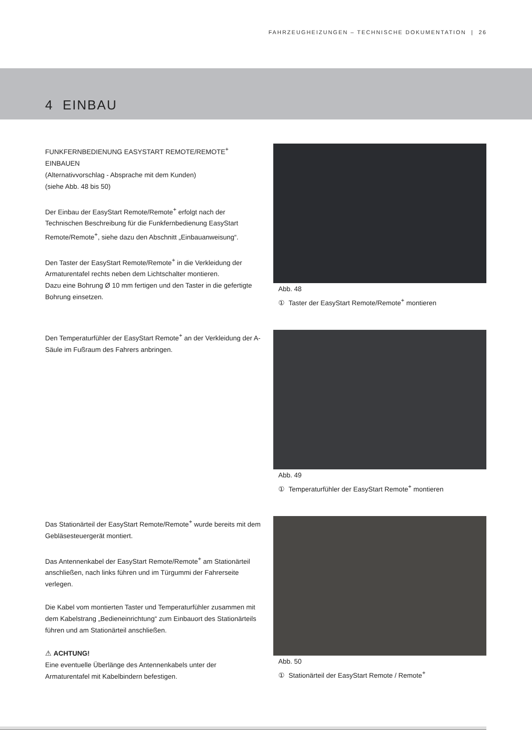FAHRZEUGHEIZUNGEN – TECHNISCHE DOKUMENTATION | 26
4 EINBAU
FUNKFERNBEDIENUNG EASYSTART REMOTE/REMOTE<sup>+</sup> EINBAUEN
(Alternativvorschlag - Absprache mit dem Kunden)
(siehe Abb. 48 bis 50)
Der Einbau der EasyStart Remote/Remote<sup>+</sup> erfolgt nach der Technischen Beschreibung für die Funkfernbedienung EasyStart Remote/Remote<sup>+</sup>, siehe dazu den Abschnitt „Einbauanweisung“.
Den Taster der EasyStart Remote/Remote<sup>+</sup> in die Verkleidung der Armaturentafel rechts neben dem Lichtschalter montieren.
Dazu eine Bohrung Ø 10 mm fertigen und den Taster in die gefertigte Bohrung einsetzen.
Abb. 48
① Taster der EasyStart Remote/Remote<sup>+</sup> montieren
Den Temperaturfühler der EasyStart Remote<sup>+</sup> an der Verkleidung der A-Säule im Fußraum des Fahrers anbringen.
Abb. 49
① Temperaturfühler der EasyStart Remote<sup>+</sup> montieren
Das Stationärteil der EasyStart Remote/Remote<sup>+</sup> wurde bereits mit dem Gebläsesteuergerät montiert.
Das Antennenkabel der EasyStart Remote/Remote<sup>+</sup> am Stationärteil anschließen, nach links führen und im Türgummi der Fahrerseite verlegen.
Die Kabel vom montierten Taster und Temperaturfühler zusammen mit dem Kabelstrang „Bedieneinrichtung“ zum Einbauort des Stationärteils führen und am Stationärteil anschließen.
⚠ ACHTUNG!
Eine eventuelle Überlänge des Antennenkabels unter der Armaturentafel mit Kabelbindern befestigen.
Abb. 50
① Stationärteil der EasyStart Remote / Remote<sup>+</sup>